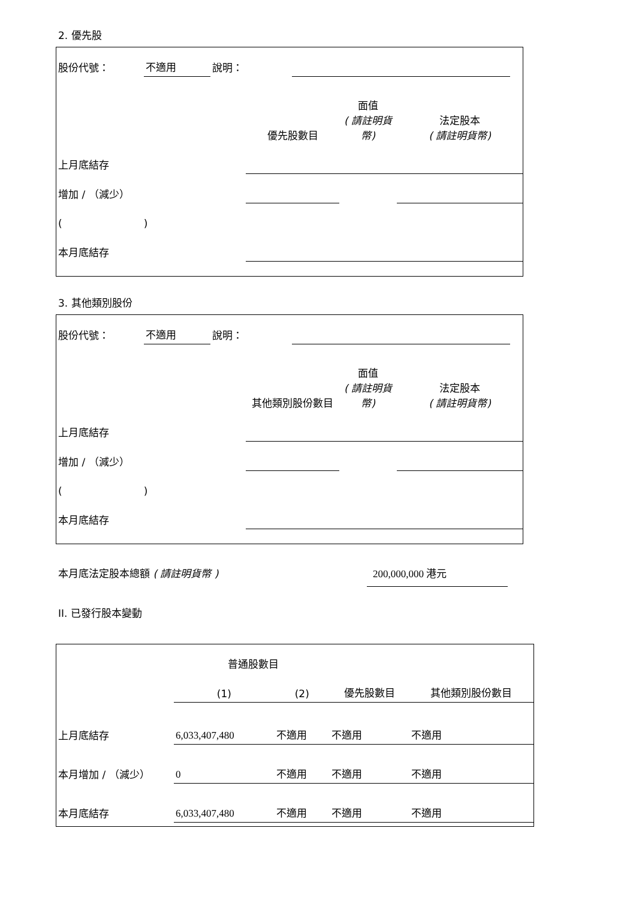2. 優先股
| 股份代號： | 不適用 | 說明： | | |
| | 優先股數目 | 面值 ( 請註明貨幣) | 法定股本 ( 請註明貨幣) |
| 上月底結存 | | | |
| 增加 / （減少） | | | |
| ( ) | | | |
| 本月底結存 | | | |
3. 其他類別股份
| 股份代號： | 不適用 | 說明： | | |
| | 其他類別股份數目 | 面值 ( 請註明貨幣) | 法定股本 ( 請註明貨幣) |
| 上月底結存 | | | |
| 增加 / （減少） | | | |
| ( ) | | | |
| 本月底結存 | | | |
本月底法定股本總額 ( 請註明貨幣 ) 200,000,000 港元
II. 已發行股本變動
| | 普通股數目 | | | |
| | (1) | (2) | 優先股數目 | 其他類別股份數目 |
| 上月底結存 | 6,033,407,480 | 不適用 | 不適用 | 不適用 |
| 本月增加 / （減少） | 0 | 不適用 | 不適用 | 不適用 |
| 本月底結存 | 6,033,407,480 | 不適用 | 不適用 | 不適用 |